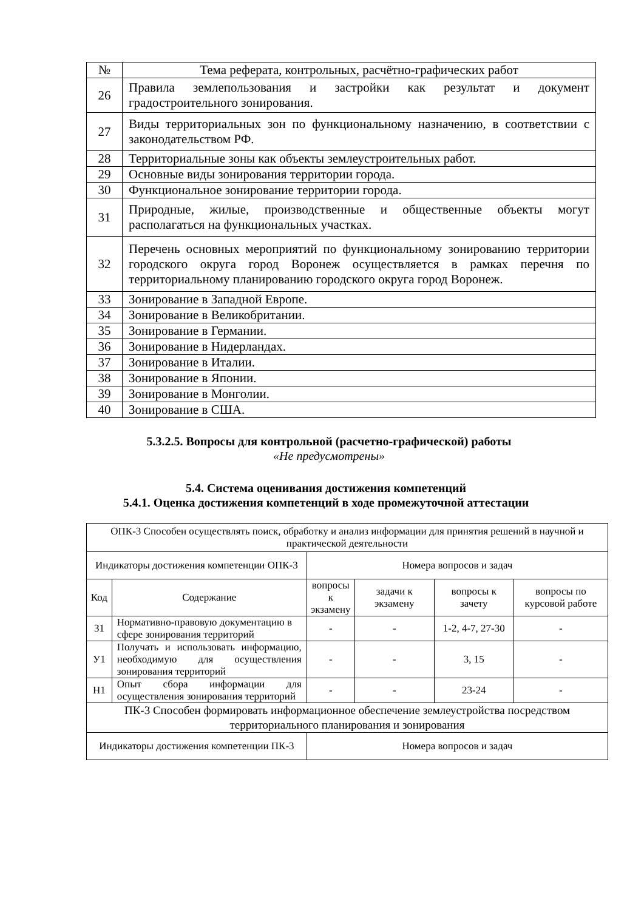| № | Тема реферата, контрольных, расчётно-графических работ |
| 26 | Правила землепользования и застройки как результат и документ градостроительного зонирования. |
| 27 | Виды территориальных зон по функциональному назначению, в соответствии с законодательством РФ. |
| 28 | Территориальные зоны как объекты землеустроительных работ. |
| 29 | Основные виды зонирования территории города. |
| 30 | Функциональное зонирование территории города. |
| 31 | Природные, жилые, производственные и общественные объекты могут располагаться на функциональных участках. |
| 32 | Перечень основных мероприятий по функциональному зонированию территории городского округа город Воронеж осуществляется в рамках перечня по территориальному планированию городского округа город Воронеж. |
| 33 | Зонирование в Западной Европе. |
| 34 | Зонирование в Великобритании. |
| 35 | Зонирование в Германии. |
| 36 | Зонирование в Нидерландах. |
| 37 | Зонирование в Италии. |
| 38 | Зонирование в Японии. |
| 39 | Зонирование в Монголии. |
| 40 | Зонирование в США. |
5.3.2.5. Вопросы для контрольной (расчетно-графической) работы
«Не предусмотрены»
5.4. Система оценивания достижения компетенций
5.4.1. Оценка достижения компетенций в ходе промежуточной аттестации
| ОПК-3 Способен осуществлять поиск, обработку и анализ информации для принятия решений в научной и практической деятельности | | | | | |
| Индикаторы достижения компетенции ОПК-3 | | Номера вопросов и задач | | | |
| Код | Содержание | вопросы к экзамену | задачи к экзамену | вопросы к зачету | вопросы по курсовой работе |
| З1 | Нормативно-правовую документацию в сфере зонирования территорий | - | - | 1-2, 4-7, 27-30 | - |
| У1 | Получать и использовать информацию, необходимую для осуществления зонирования территорий | - | - | 3, 15 | - |
| Н1 | Опыт сбора информации для осуществления зонирования территорий | - | - | 23-24 | - |
| ПК-3 Способен формировать информационное обеспечение землеустройства посредством территориального планирования и зонирования | | | | | |
| Индикаторы достижения компетенции ПК-3 | | Номера вопросов и задач | | | |